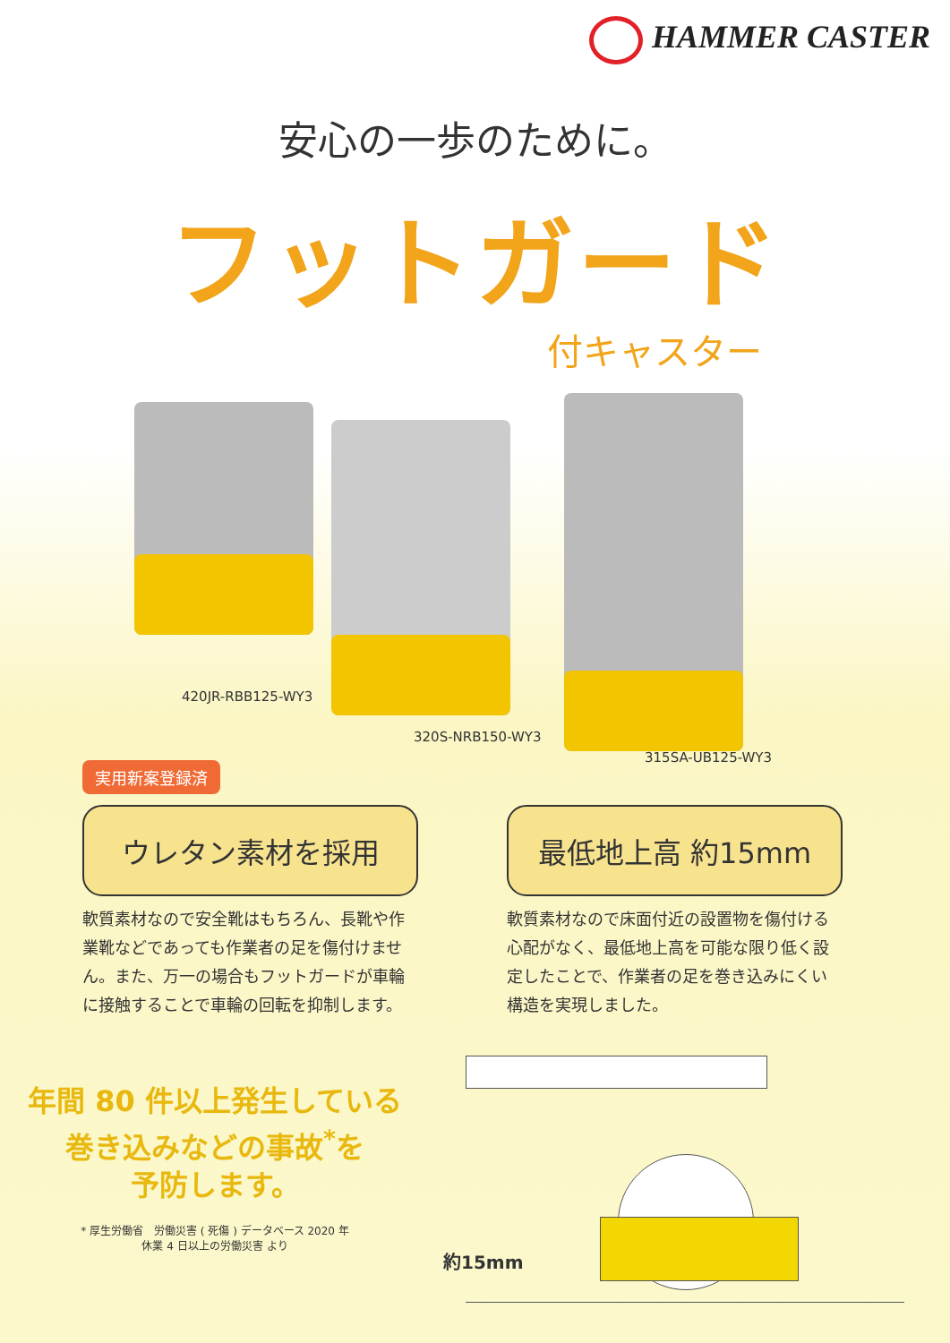HAMMER CASTER
安心の一歩のために。
フットガード
付キャスター
420JR-RBB125-WY3
320S-NRB150-WY3
315SA-UB125-WY3
実用新案登録済
ウレタン素材を採用
軟質素材なので安全靴はもちろん、長靴や作業靴などであっても作業者の足を傷付けません。また、万一の場合もフットガードが車輪に接触することで車輪の回転を抑制します。
最低地上高 約15mm
軟質素材なので床面付近の設置物を傷付ける心配がなく、最低地上高を可能な限り低く設定したことで、作業者の足を巻き込みにくい構造を実現しました。
年間 80 件以上発生している
巻き込みなどの事故<sup>*</sup>を
予防します。
* 厚生労働省　労働災害 ( 死傷 ) データベース 2020 年
休業 4 日以上の労働災害 より
約15mm